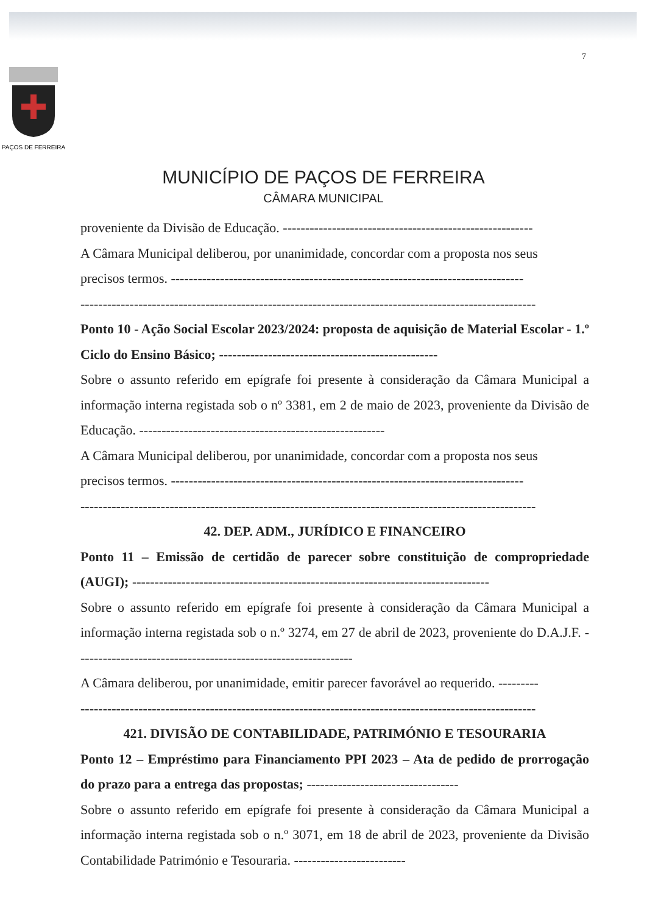7
PAÇOS DE FERREIRA
MUNICÍPIO DE PAÇOS DE FERREIRA
CÂMARA MUNICIPAL
proveniente da Divisão de Educação. --------------------------------------------------------
A Câmara Municipal deliberou, por unanimidade, concordar com a proposta nos seus
precisos termos. -------------------------------------------------------------------------------
------------------------------------------------------------------------------------------------------
Ponto 10 - Ação Social Escolar 2023/2024: proposta de aquisição de Material Escolar - 1.º Ciclo do Ensino Básico; -------------------------------------------------
Sobre o assunto referido em epígrafe foi presente à consideração da Câmara Municipal a informação interna registada sob o nº 3381, em 2 de maio de 2023, proveniente da Divisão de Educação. -------------------------------------------------------
A Câmara Municipal deliberou, por unanimidade, concordar com a proposta nos seus
precisos termos. -------------------------------------------------------------------------------
------------------------------------------------------------------------------------------------------
42. DEP. ADM., JURÍDICO E FINANCEIRO
Ponto 11 – Emissão de certidão de parecer sobre constituição de compropriedade (AUGI); --------------------------------------------------------------------------------
Sobre o assunto referido em epígrafe foi presente à consideração da Câmara Municipal a informação interna registada sob o n.º 3274, em 27 de abril de 2023, proveniente do D.A.J.F. --------------------------------------------------------------
A Câmara deliberou, por unanimidade, emitir parecer favorável ao requerido. ---------
------------------------------------------------------------------------------------------------------
421. DIVISÃO DE CONTABILIDADE, PATRIMÓNIO E TESOURARIA
Ponto 12 – Empréstimo para Financiamento PPI 2023 – Ata de pedido de prorrogação do prazo para a entrega das propostas; ----------------------------------
Sobre o assunto referido em epígrafe foi presente à consideração da Câmara Municipal a informação interna registada sob o n.º 3071, em 18 de abril de 2023, proveniente da Divisão Contabilidade Património e Tesouraria. -------------------------